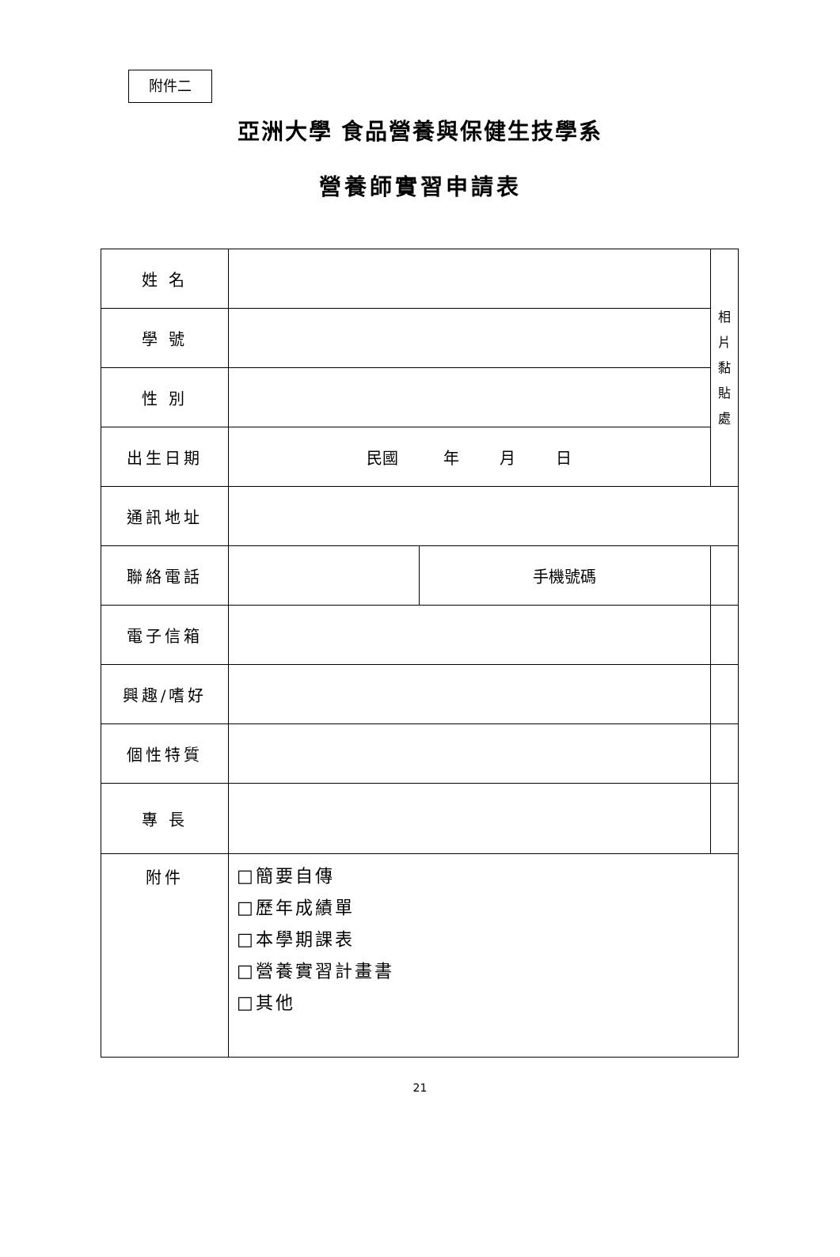附件二
亞洲大學 食品營養與保健生技學系
營養師實習申請表
| 姓 名 | | | 相 片 黏 貼 處 |
| 學 號 | | | |
| 性 別 | | | |
| 出生日期 | 民國 年 月 日 | | |
| 通訊地址 | | | |
| 聯絡電話 | | 手機號碼 | |
| 電子信箱 | | | |
| 興趣/嗜好 | | | |
| 個性特質 | | | |
| 專 長 | | | |
| 附件 | □簡要自傳 □歷年成績單 □本學期課表 □營養實習計畫書 □其他 | | |
21